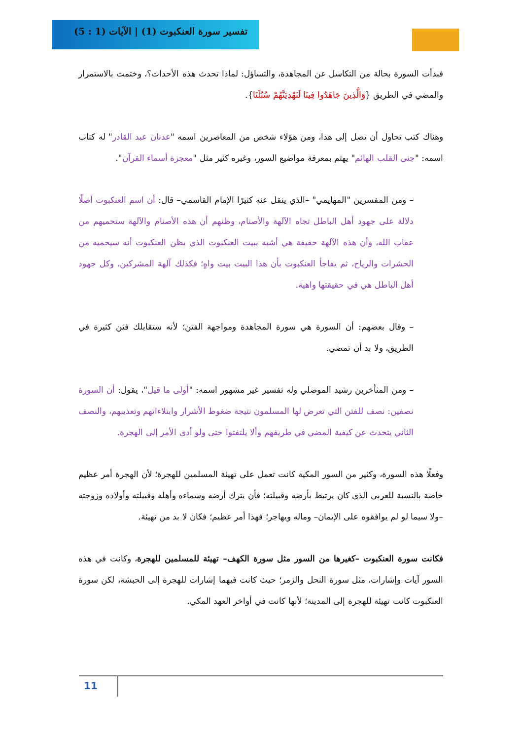تفسير سورة العنكبوت (1) | الآيات (1 : 5)
فبدأت السورة بحالة من التكاسل عن المجاهدة، والتساؤل: لماذا تحدث هذه الأحداث؟، وختمت بالاستمرار والمضي في الطريق {وَالَّذِينَ جَاهَدُوا فِينَا لَنَهْدِيَنَّهُمْ سُبُلَنَا}.
وهناك كتب تحاول أن تصل إلى هذا، ومن هؤلاء شخص من المعاصرين اسمه "عدنان عبد القادر" له كتاب اسمه: "جنى القلب الهائم" يهتم بمعرفة مواضيع السور، وغيره كثير مثل "معجزة أسماء القرآن".
– ومن المفسرين "المهايمي" –الذي ينقل عنه كثيرًا الإمام القاسمي– قال: أن اسم العنكبوت أصلًا دلالة على جهود أهل الباطل تجاه الآلهة والأصنام، وظنهم أن هذه الأصنام والآلهة ستحميهم من عقاب الله، وأن هذه الآلهة حقيقة هي أشبه ببيت العنكبوت الذي يظن العنكبوت أنه سيحميه من الحشرات والرياح، ثم يفاجأ العنكبوت بأن هذا البيت بيت واهٍ؛ فكذلك آلهة المشركين، وكل جهود أهل الباطل هي في حقيقتها واهية.
– وقال بعضهم: أن السورة هي سورة المجاهدة ومواجهة الفتن؛ لأنه ستقابلك فتن كثيرة في الطريق، ولا بد أن تمضي.
– ومن المتأخرين رشيد الموصلي وله تفسير غير مشهور اسمه: "أولى ما قيل"، يقول: أن السورة نصفين: نصف للفتن التي تعرض لها المسلمون نتيجة ضغوط الأشرار وابتلاءاتهم وتعذيبهم، والنصف الثاني يتحدث عن كيفية المضي في طريقهم وألا يلتفتوا حتى ولو أدى الأمر إلى الهجرة.
وفعلًا هذه السورة، وكثير من السور المكية كانت تعمل على تهيئة المسلمين للهجرة؛ لأن الهجرة أمر عظيم خاصة بالنسبة للعربي الذي كان يرتبط بأرضه وقبيلته؛ فأن يترك أرضه وسماءه وأهله وقبيلته وأولاده وزوجته –ولا سيما لو لم يوافقوه على الإيمان– وماله ويهاجر؛ فهذا أمر عظيم؛ فكان لا بد من تهيئة.
فكانت سورة العنكبوت –كغيرها من السور مثل سورة الكهف– تهيئة للمسلمين للهجرة، وكانت في هذه السور آيات وإشارات، مثل سورة النحل والزمر؛ حيث كانت فيهما إشارات للهجرة إلى الحبشة، لكن سورة العنكبوت كانت تهيئة للهجرة إلى المدينة؛ لأنها كانت في أواخر العهد المكي.
11